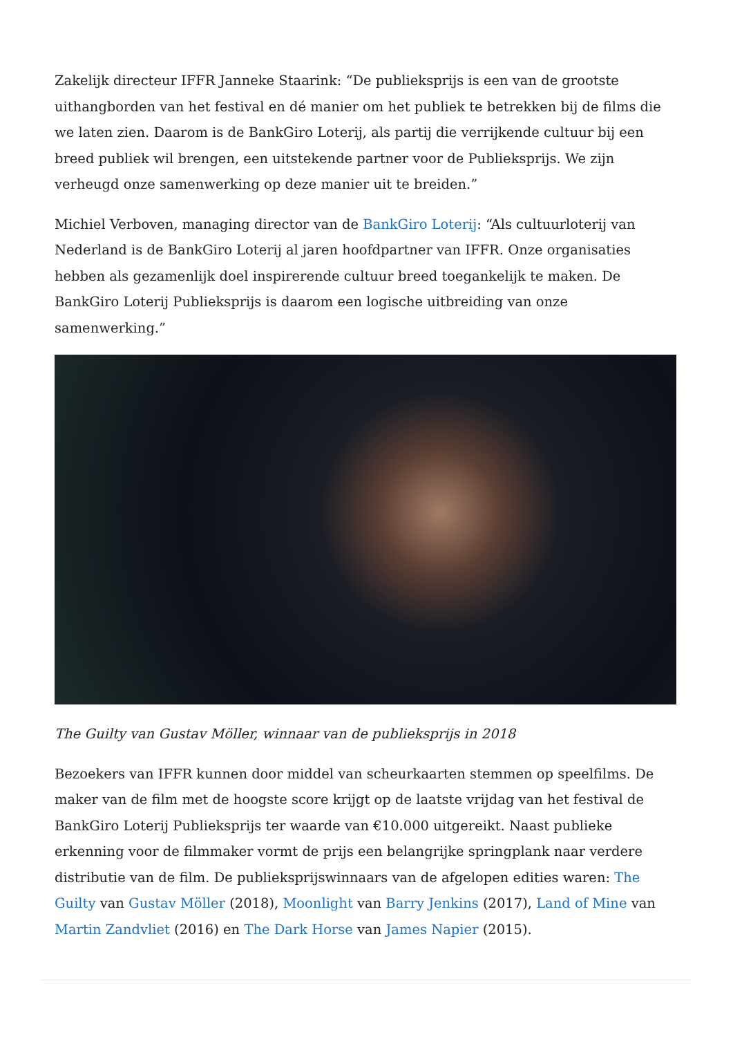Zakelijk directeur IFFR Janneke Staarink: “De publieksprijs is een van de grootste uithangborden van het festival en dé manier om het publiek te betrekken bij de films die we laten zien. Daarom is de BankGiro Loterij, als partij die verrijkende cultuur bij een breed publiek wil brengen, een uitstekende partner voor de Publieksprijs. We zijn verheugd onze samenwerking op deze manier uit te breiden.”
Michiel Verboven, managing director van de BankGiro Loterij: “Als cultuurloterij van Nederland is de BankGiro Loterij al jaren hoofdpartner van IFFR. Onze organisaties hebben als gezamenlijk doel inspirerende cultuur breed toegankelijk te maken. De BankGiro Loterij Publieksprijs is daarom een logische uitbreiding van onze samenwerking.”
The Guilty van Gustav Möller, winnaar van de publieksprijs in 2018
Bezoekers van IFFR kunnen door middel van scheurkaarten stemmen op speelfilms. De maker van de film met de hoogste score krijgt op de laatste vrijdag van het festival de BankGiro Loterij Publieksprijs ter waarde van €10.000 uitgereikt. Naast publieke erkenning voor de filmmaker vormt de prijs een belangrijke springplank naar verdere distributie van de film. De publieksprijswinnaars van de afgelopen edities waren: The Guilty van Gustav Möller (2018), Moonlight van Barry Jenkins (2017), Land of Mine van Martin Zandvliet (2016) en The Dark Horse van James Napier (2015).